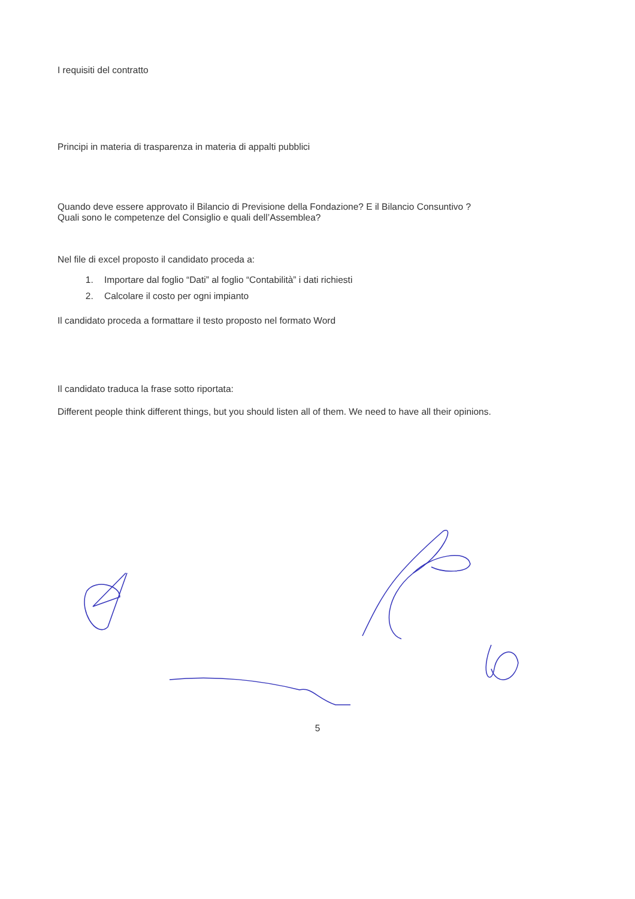I requisiti del contratto
Principi in materia di trasparenza in materia di appalti pubblici
Quando deve essere approvato il Bilancio di Previsione della Fondazione? E il Bilancio Consuntivo ?
Quali sono le competenze del Consiglio e quali dell’Assemblea?
Nel file di excel proposto il candidato proceda a:
1. Importare dal foglio “Dati” al foglio “Contabilità” i dati richiesti
2. Calcolare il costo per ogni impianto
Il candidato proceda a formattare il testo proposto nel formato Word
Il candidato traduca la frase sotto riportata:
Different people think different things, but you should listen all of them. We need to have all their opinions.
5